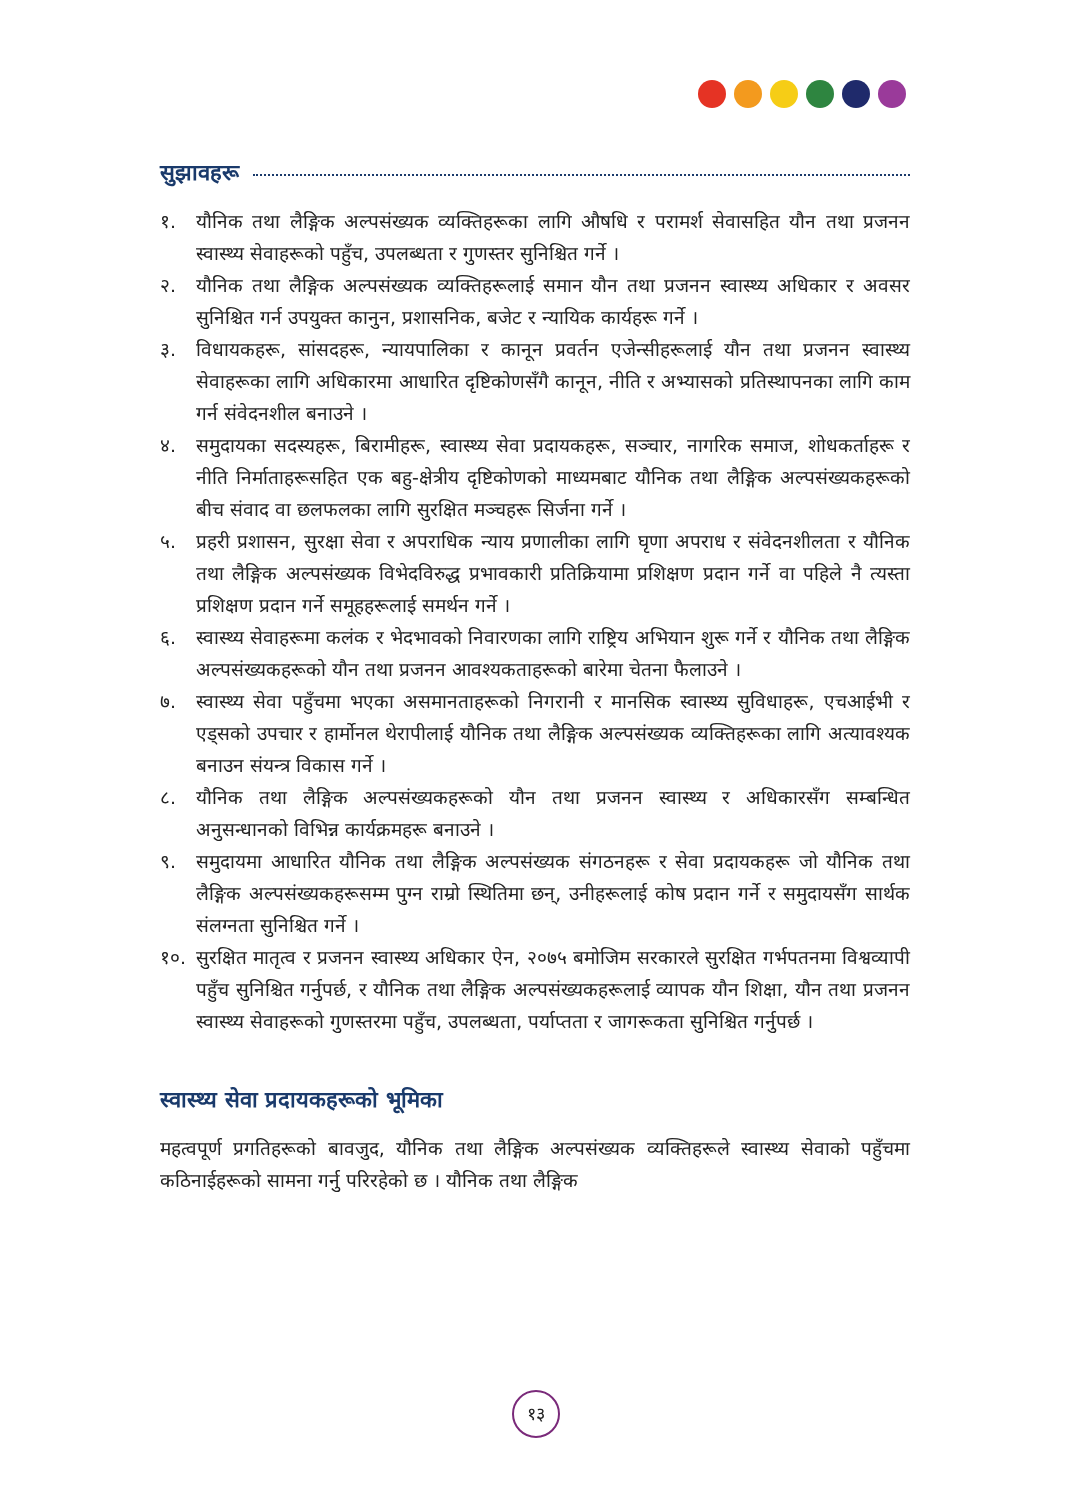सुझावहरू
१. यौनिक तथा लैङ्गिक अल्पसंख्यक व्यक्तिहरूका लागि औषधि र परामर्श सेवासहित यौन तथा प्रजनन स्वास्थ्य सेवाहरूको पहुँच, उपलब्धता र गुणस्तर सुनिश्चित गर्ने ।
२. यौनिक तथा लैङ्गिक अल्पसंख्यक व्यक्तिहरूलाई समान यौन तथा प्रजनन स्वास्थ्य अधिकार र अवसर सुनिश्चित गर्न उपयुक्त कानुन, प्रशासनिक, बजेट र न्यायिक कार्यहरू गर्ने ।
३. विधायकहरू, सांसदहरू, न्यायपालिका र कानून प्रवर्तन एजेन्सीहरूलाई यौन तथा प्रजनन स्वास्थ्य सेवाहरूका लागि अधिकारमा आधारित दृष्टिकोणसँगै कानून, नीति र अभ्यासको प्रतिस्थापनका लागि काम गर्न संवेदनशील बनाउने ।
४. समुदायका सदस्यहरू, बिरामीहरू, स्वास्थ्य सेवा प्रदायकहरू, सञ्चार, नागरिक समाज, शोधकर्ताहरू र नीति निर्माताहरूसहित एक बहु-क्षेत्रीय दृष्टिकोणको माध्यमबाट यौनिक तथा लैङ्गिक अल्पसंख्यकहरूको बीच संवाद वा छलफलका लागि सुरक्षित मञ्चहरू सिर्जना गर्ने ।
५. प्रहरी प्रशासन, सुरक्षा सेवा र अपराधिक न्याय प्रणालीका लागि घृणा अपराध र संवेदनशीलता र यौनिक तथा लैङ्गिक अल्पसंख्यक विभेदविरुद्ध प्रभावकारी प्रतिक्रियामा प्रशिक्षण प्रदान गर्ने वा पहिले नै त्यस्ता प्रशिक्षण प्रदान गर्ने समूहहरूलाई समर्थन गर्ने ।
६. स्वास्थ्य सेवाहरूमा कलंक र भेदभावको निवारणका लागि राष्ट्रिय अभियान शुरू गर्ने र यौनिक तथा लैङ्गिक अल्पसंख्यकहरूको यौन तथा प्रजनन आवश्यकताहरूको बारेमा चेतना फैलाउने ।
७. स्वास्थ्य सेवा पहुँचमा भएका असमानताहरूको निगरानी र मानसिक स्वास्थ्य सुविधाहरू, एचआईभी र एड्सको उपचार र हार्मोनल थेरापीलाई यौनिक तथा लैङ्गिक अल्पसंख्यक व्यक्तिहरूका लागि अत्यावश्यक बनाउन संयन्त्र विकास गर्ने ।
८. यौनिक तथा लैङ्गिक अल्पसंख्यकहरूको यौन तथा प्रजनन स्वास्थ्य र अधिकारसँग सम्बन्धित अनुसन्धानको विभिन्न कार्यक्रमहरू बनाउने ।
९. समुदायमा आधारित यौनिक तथा लैङ्गिक अल्पसंख्यक संगठनहरू र सेवा प्रदायकहरू जो यौनिक तथा लैङ्गिक अल्पसंख्यकहरूसम्म पुग्न राम्रो स्थितिमा छन्, उनीहरूलाई कोष प्रदान गर्ने र समुदायसँग सार्थक संलग्नता सुनिश्चित गर्ने ।
१०. सुरक्षित मातृत्व र प्रजनन स्वास्थ्य अधिकार ऐन, २०७५ बमोजिम सरकारले सुरक्षित गर्भपतनमा विश्वव्यापी पहुँच सुनिश्चित गर्नुपर्छ, र यौनिक तथा लैङ्गिक अल्पसंख्यकहरूलाई व्यापक यौन शिक्षा, यौन तथा प्रजनन स्वास्थ्य सेवाहरूको गुणस्तरमा पहुँच, उपलब्धता, पर्याप्तता र जागरूकता सुनिश्चित गर्नुपर्छ ।
स्वास्थ्य सेवा प्रदायकहरूको भूमिका
महत्वपूर्ण प्रगतिहरूको बावजुद, यौनिक तथा लैङ्गिक अल्पसंख्यक व्यक्तिहरूले स्वास्थ्य सेवाको पहुँचमा कठिनाईहरूको सामना गर्नु परिरहेको छ । यौनिक तथा लैङ्गिक
१३